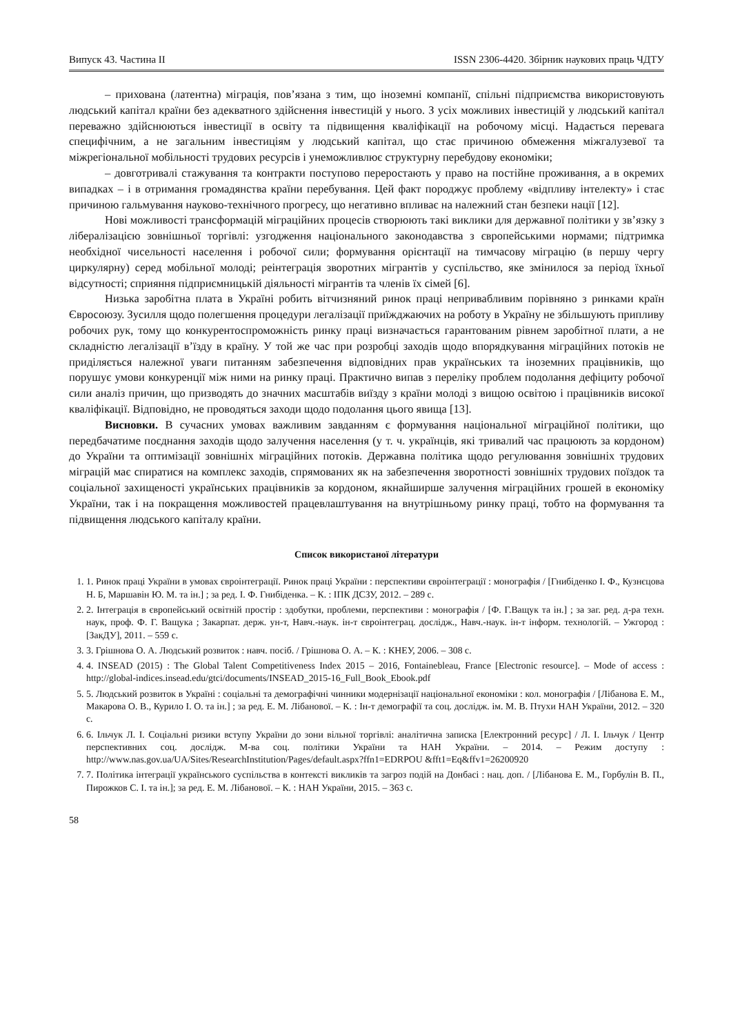Випуск 43. Частина ІІ ISSN 2306-4420. Збірник наукових праць ЧДТУ
– прихована (латентна) міграція, пов’язана з тим, що іноземні компанії, спільні підприємства використовують людський капітал країни без адекватного здійснення інвестицій у нього. З усіх можливих інвестицій у людський капітал переважно здійснюються інвестиції в освіту та підвищення кваліфікації на робочому місці. Надається перевага специфічним, а не загальним інвестиціям у людський капітал, що стає причиною обмеження міжгалузевої та міжрегіональної мобільності трудових ресурсів і унеможливлює структурну перебудову економіки;
– довготривалі стажування та контракти поступово переростають у право на постійне проживання, а в окремих випадках – і в отримання громадянства країни перебування. Цей факт породжує проблему «відпливу інтелекту» і стає причиною гальмування науково-технічного прогресу, що негативно впливає на належний стан безпеки нації [12].
Нові можливості трансформацій міграційних процесів створюють такі виклики для державної політики у зв’язку з лібералізацією зовнішньої торгівлі: узгодження національного законодавства з європейськими нормами; підтримка необхідної чисельності населення і робочої сили; формування орієнтації на тимчасову міграцію (в першу чергу циркулярну) серед мобільної молоді; реінтеграція зворотних мігрантів у суспільство, яке змінилося за період їхньої відсутності; сприяння підприємницькій діяльності мігрантів та членів їх сімей [6].
Низька заробітна плата в Україні робить вітчизняний ринок праці непривабливим порівняно з ринками країн Євросоюзу. Зусилля щодо полегшення процедури легалізації приїжджаючих на роботу в Україну не збільшують припливу робочих рук, тому що конкурентоспроможність ринку праці визначається гарантованим рівнем заробітної плати, а не складністю легалізації в’їзду в країну. У той же час при розробці заходів щодо впорядкування міграційних потоків не приділяється належної уваги питанням забезпечення відповідних прав українських та іноземних працівників, що порушує умови конкуренції між ними на ринку праці. Практично випав з переліку проблем подолання дефіциту робочої сили аналіз причин, що призводять до значних масштабів виїзду з країни молоді з вищою освітою і працівників високої кваліфікації. Відповідно, не проводяться заходи щодо подолання цього явища [13].
Висновки. В сучасних умовах важливим завданням є формування національної міграційної політики, що передбачатиме поєднання заходів щодо залучення населення (у т. ч. українців, які тривалий час працюють за кордоном) до України та оптимізації зовнішніх міграційних потоків. Державна політика щодо регулювання зовнішніх трудових міграцій має спиратися на комплекс заходів, спрямованих як на забезпечення зворотності зовнішніх трудових поїздок та соціальної захищеності українських працівників за кордоном, якнайширше залучення міграційних грошей в економіку України, так і на покращення можливостей працевлаштування на внутрішньому ринку праці, тобто на формування та підвищення людського капіталу країни.
Список використаної літератури
1. 1. Ринок праці України в умовах євроінтеграції. Ринок праці України : перспективи євроінтеграції : монографія / [Гнибіденко І. Ф., Кузнєцова Н. Б, Маршавін Ю. М. та ін.] ; за ред. І. Ф. Гнибіденка. – К. : ІПК ДСЗУ, 2012. – 289 с.
2. 2. Інтеграція в європейський освітній простір : здобутки, проблеми, перспективи : монографія / [Ф. Г.Ващук та ін.] ; за заг. ред. д-ра техн. наук, проф. Ф. Г. Ващука ; Закарпат. держ. ун-т, Навч.-наук. ін-т євроінтеграц. дослідж., Навч.-наук. ін-т інформ. технологій. – Ужгород : [ЗакДУ], 2011. – 559 с.
3. 3. Грішнова О. А. Людський розвиток : навч. посіб. / Грішнова О. А. – К. : КНЕУ, 2006. – 308 с.
4. 4. INSEAD (2015) : The Global Talent Competitiveness Index 2015 – 2016, Fontainebleau, France [Electronic resource]. – Mode of access : http://global-indices.insead.edu/gtci/documents/INSEAD_2015-16_Full_Book_Ebook.pdf
5. 5. Людський розвиток в Україні : соціальні та демографічні чинники модернізації національної економіки : кол. монографія / [Лібанова Е. М., Макарова О. В., Курило І. О. та ін.] ; за ред. Е. М. Лібанової. – К. : Ін-т демографії та соц. дослідж. ім. М. В. Птухи НАН України, 2012. – 320 с.
6. 6. Ільчук Л. І. Соціальні ризики вступу України до зони вільної торгівлі: аналітична записка [Електронний ресурс] / Л. І. Ільчук / Центр перспективних соц. дослідж. М-ва соц. політики України та НАН України. – 2014. – Режим доступу : http://www.nas.gov.ua/UA/Sites/ResearchInstitution/Pages/default.aspx?ffn1=EDRPOU &fft1=Eq&ffv1=26200920
7. 7. Політика інтеграції українського суспільства в контексті викликів та загроз подій на Донбасі : нац. доп. / [Лібанова Е. М., Горбулін В. П., Пирожков С. І. та ін.]; за ред. Е. М. Лібанової. – К. : НАН України, 2015. – 363 с.
58